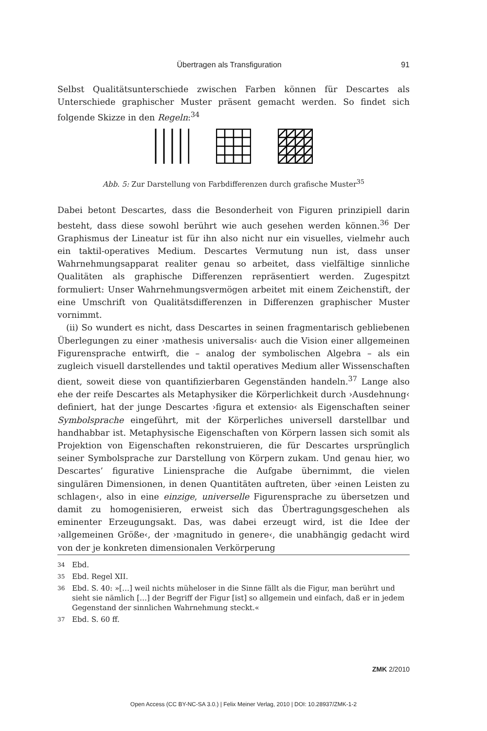Übertragen als Transfiguration 91
Selbst Qualitätsunterschiede zwischen Farben können für Descartes als Unterschiede graphischer Muster präsent gemacht werden. So findet sich folgende Skizze in den Regeln:<sup>34</sup>
Abb. 5: Zur Darstellung von Farbdifferenzen durch grafische Muster<sup>35</sup>
Dabei betont Descartes, dass die Besonderheit von Figuren prinzipiell darin besteht, dass diese sowohl berührt wie auch gesehen werden können.<sup>36</sup> Der Graphismus der Lineatur ist für ihn also nicht nur ein visuelles, vielmehr auch ein taktil-operatives Medium. Descartes Vermutung nun ist, dass unser Wahrnehmungsapparat realiter genau so arbeitet, dass vielfältige sinnliche Qualitäten als graphische Differenzen repräsentiert werden. Zugespitzt formuliert: Unser Wahrnehmungsvermögen arbeitet mit einem Zeichenstift, der eine Umschrift von Qualitätsdifferenzen in Differenzen graphischer Muster vornimmt.
(ii) So wundert es nicht, dass Descartes in seinen fragmentarisch gebliebenen Überlegungen zu einer ›mathesis universalis‹ auch die Vision einer allgemeinen Figurensprache entwirft, die – analog der symbolischen Algebra – als ein zugleich visuell darstellendes und taktil operatives Medium aller Wissenschaften dient, soweit diese von quantifizierbaren Gegenständen handeln.<sup>37</sup> Lange also ehe der reife Descartes als Metaphysiker die Körperlichkeit durch ›Ausdehnung‹ definiert, hat der junge Descartes ›figura et extensio‹ als Eigenschaften seiner Symbolsprache eingeführt, mit der Körperliches universell darstellbar und handhabbar ist. Metaphysische Eigenschaften von Körpern lassen sich somit als Projektion von Eigenschaften rekonstruieren, die für Descartes ursprünglich seiner Symbolsprache zur Darstellung von Körpern zukam. Und genau hier, wo Descartes’ figurative Liniensprache die Aufgabe übernimmt, die vielen singulären Dimensionen, in denen Quantitäten auftreten, über ›einen Leisten zu schlagen‹, also in eine einzige, universelle Figurensprache zu übersetzen und damit zu homogenisieren, erweist sich das Übertragungsgeschehen als eminenter Erzeugungsakt. Das, was dabei erzeugt wird, ist die Idee der ›allgemeinen Größe‹, der ›magnitudo in genere‹, die unabhängig gedacht wird von der je konkreten dimensionalen Verkörperung
34 Ebd.
35 Ebd. Regel XII.
36 Ebd. S. 40: »[…] weil nichts müheloser in die Sinne fällt als die Figur, man berührt und sieht sie nämlich […] der Begriff der Figur [ist] so allgemein und einfach, daß er in jedem Gegenstand der sinnlichen Wahrnehmung steckt.«
37 Ebd. S. 60 ff.
ZMK 2/2010
Open Access (CC BY-NC-SA 3.0.) | Felix Meiner Verlag, 2010 | DOI: 10.28937/ZMK-1-2